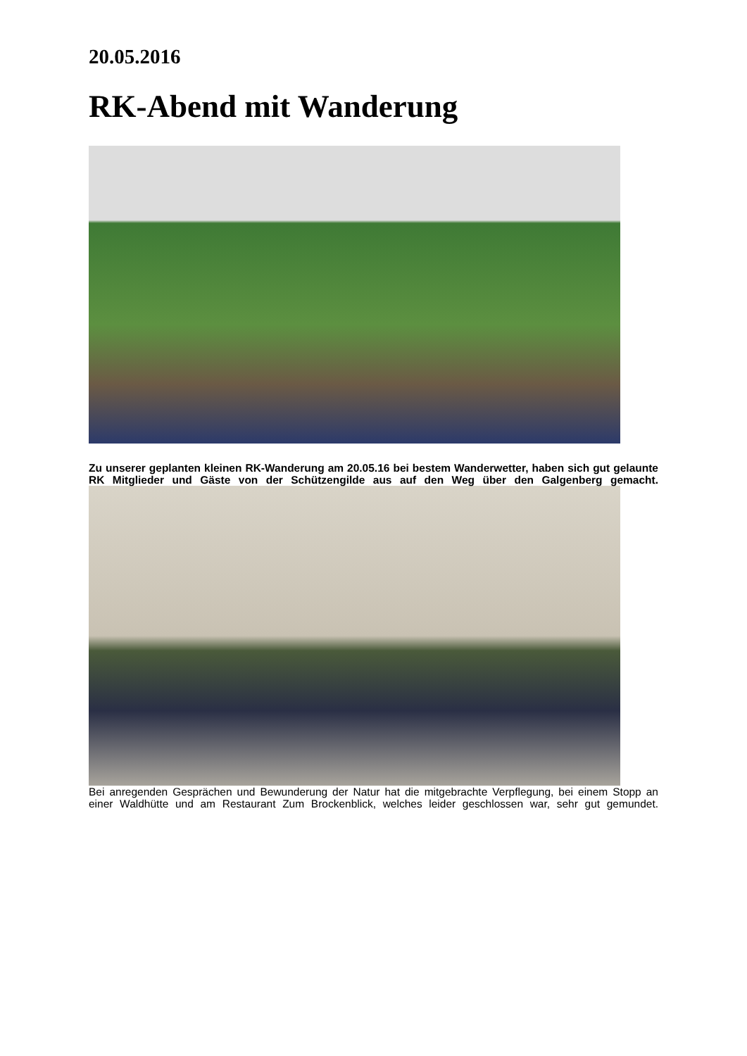20.05.2016
RK-Abend mit Wanderung
Zu unserer geplanten kleinen RK-Wanderung am 20.05.16 bei bestem Wanderwetter, haben sich gut gelaunte RK Mitglieder und Gäste von der Schützengilde aus auf den Weg über den Galgenberg gemacht.
Bei anregenden Gesprächen und Bewunderung der Natur hat die mitgebrachte Verpflegung, bei einem Stopp an einer Waldhütte und am Restaurant Zum Brockenblick, welches leider geschlossen war, sehr gut gemundet.